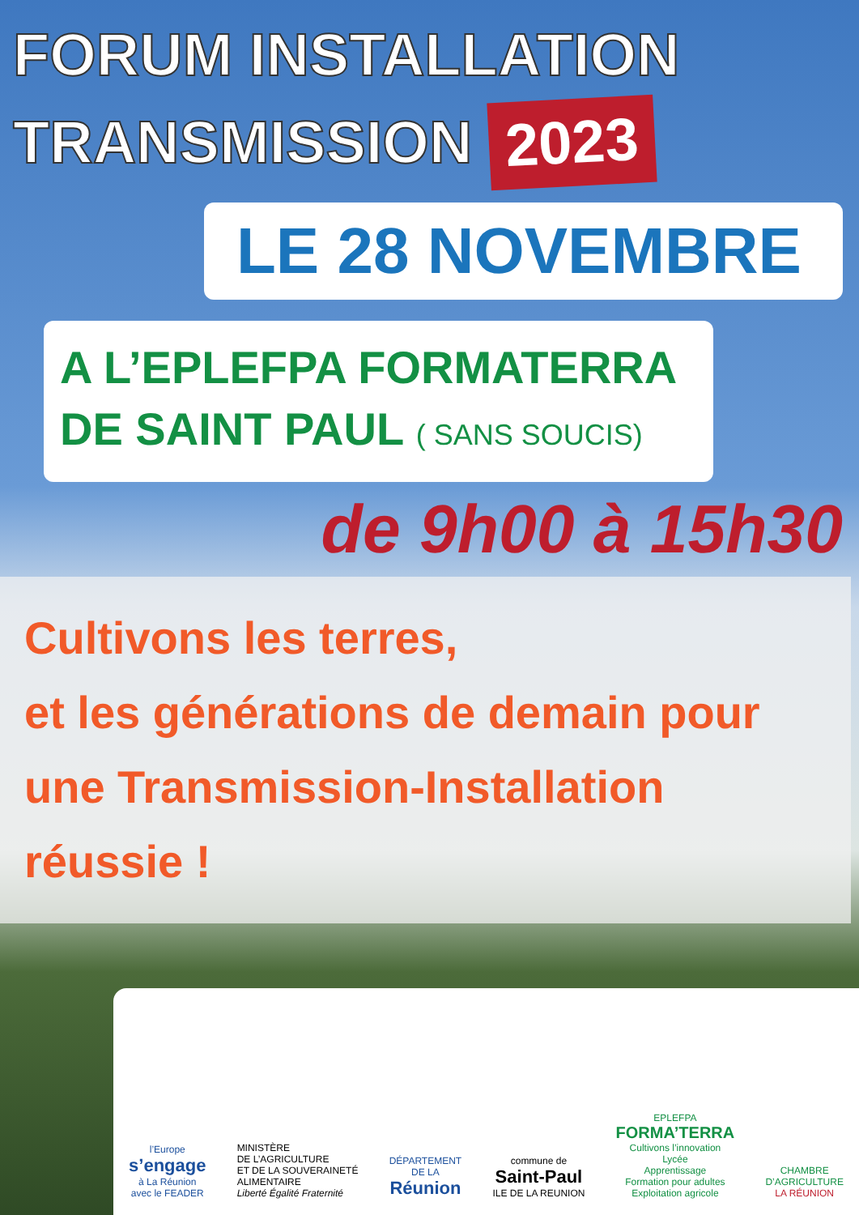FORUM INSTALLATION
TRANSMISSION 2023
LE 28 NOVEMBRE
A L’EPLEFPA FORMATERRA
DE SAINT PAUL ( SANS SOUCIS)
de 9h00 à 15h30
Cultivons les terres,
et les générations de demain pour
une Transmission-Installation
réussie !
l’Europe
s’engage
à La Réunion
avec le FEADER
MINISTÈRE
DE L’AGRICULTURE
ET DE LA SOUVERAINETÉ
ALIMENTAIRE
Liberté Égalité Fraternité
DÉPARTEMENT
DE LA
Réunion
commune de
Saint-Paul
ILE DE LA REUNION
EPLEFPA
FORMA’TERRA
Cultivons l’innovation
Lycée
Apprentissage
Formation pour adultes
Exploitation agricole
CHAMBRE
D’AGRICULTURE
LA RÉUNION